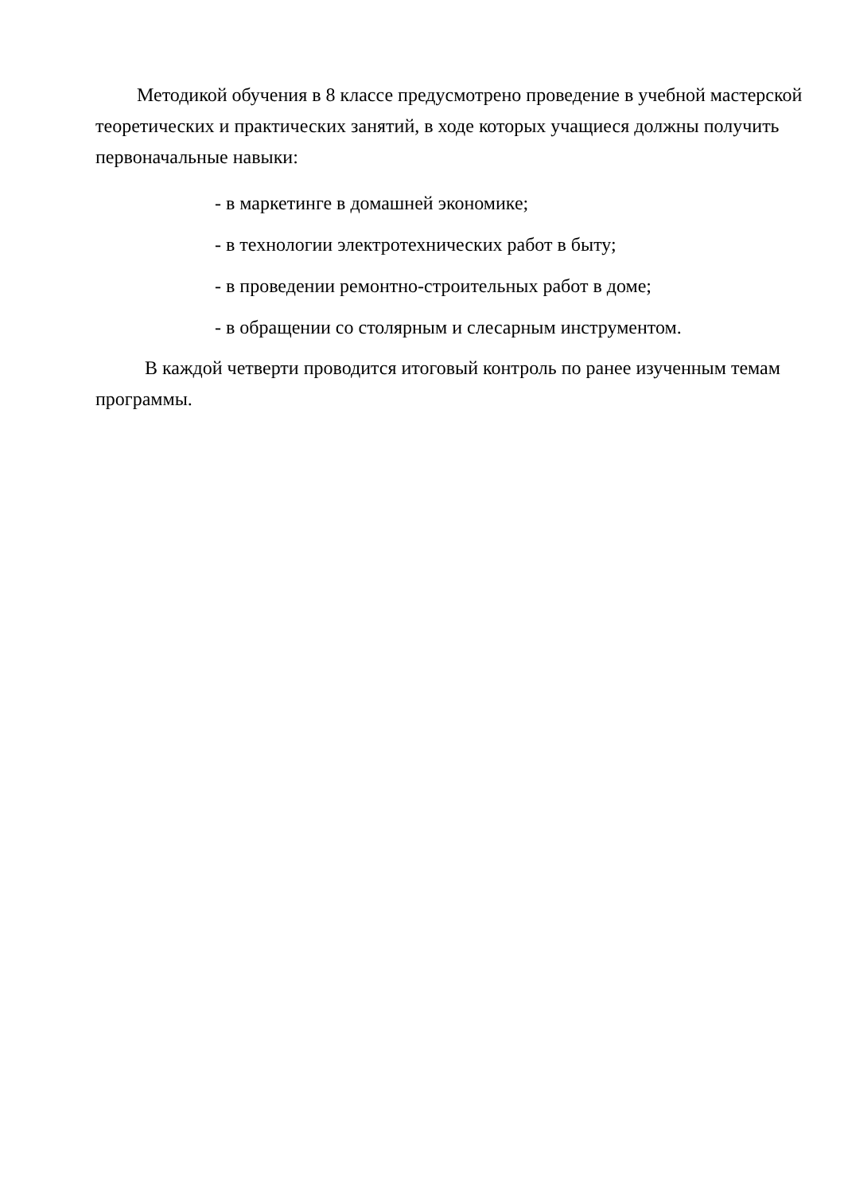Методикой обучения в 8 классе предусмотрено проведение в учебной мастерской теоретических и практических занятий, в ходе которых учащиеся должны получить первоначальные навыки:
- в маркетинге в домашней экономике;
- в технологии электротехнических работ в быту;
- в проведении ремонтно-строительных работ в доме;
- в обращении со столярным и слесарным инструментом.
В каждой четверти проводится итоговый контроль по ранее изученным темам программы.